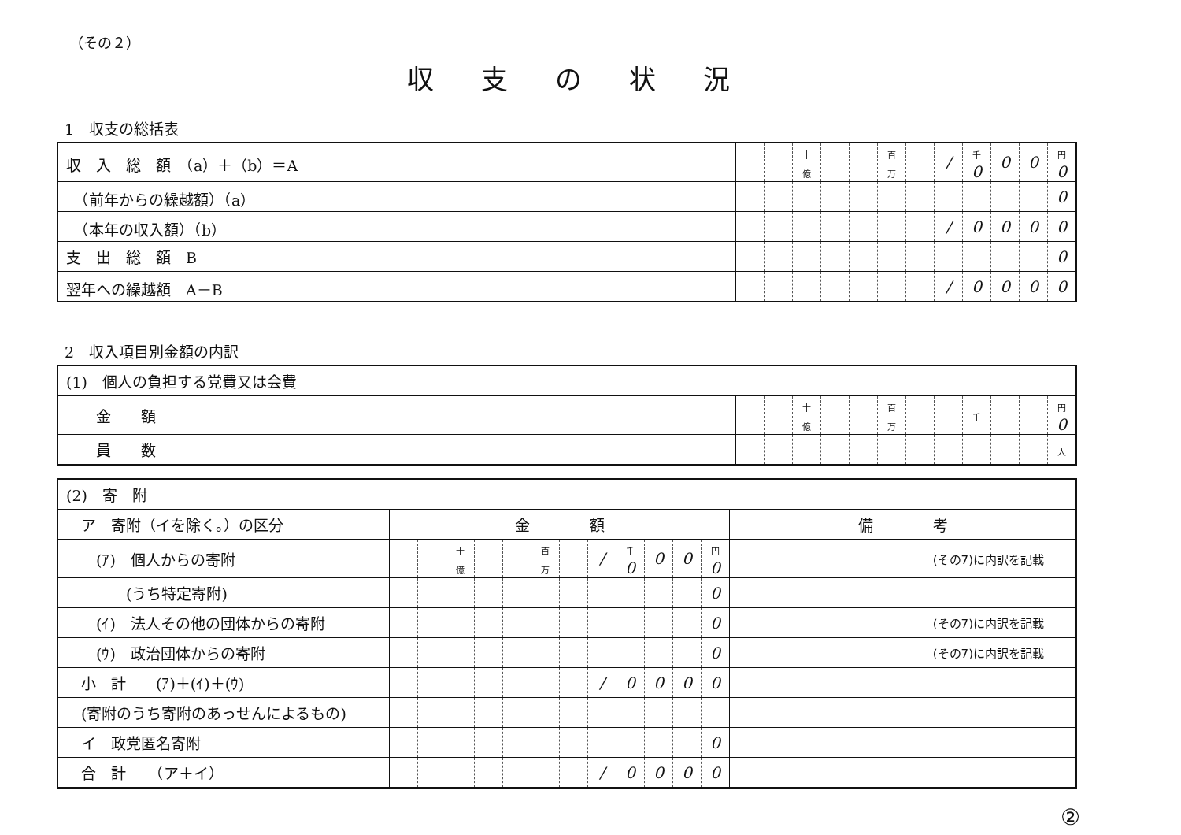（その２）
収支の状況
1　収支の総括表
| 収 入 総 額 （a）＋（b）＝A | | | 十億 | | | 百万 | | / | 千 0 | 0 | 0 | 円 0 |
| （前年からの繰越額）（a） | | | | | | | | | | | | 0 |
| （本年の収入額）（b） | | | | | | | | / | 0 | 0 | 0 | 0 |
| 支 出 総 額 B | | | | | | | | | | | | 0 |
| 翌年への繰越額 A－B | | | | | | | | / | 0 | 0 | 0 | 0 |
2　収入項目別金額の内訳
| (1) 個人の負担する党費又は会費 | | | | | | | | | | | | |
| 金 額 | | | 十億 | | | 百万 | | | 千 | | | 円 0 |
| 員 数 | | | | | | | | | | | | 人 |
| (2) 寄 附 | | | | | | | | | | | | | |
| ア 寄附（イを除く。）の区分 | 金 額 | | | | | | | | | | | | 備 考 |
| (ｱ) 個人からの寄附 | | | 十億 | | | 百万 | | / | 千 0 | 0 | 0 | 円 0 | (その7)に内訳を記載 |
| (うち特定寄附) | | | | | | | | | | | | 0 | |
| (ｲ) 法人その他の団体からの寄附 | | | | | | | | | | | | 0 | (その7)に内訳を記載 |
| (ｳ) 政治団体からの寄附 | | | | | | | | | | | | 0 | (その7)に内訳を記載 |
| 小 計 (ｱ)＋(ｲ)＋(ｳ) | | | | | | | | / | 0 | 0 | 0 | 0 | |
| (寄附のうち寄附のあっせんによるもの) | | | | | | | | | | | | | |
| イ 政党匿名寄附 | | | | | | | | | | | | 0 | |
| 合 計 （ア＋イ） | | | | | | | | / | 0 | 0 | 0 | 0 | |
②